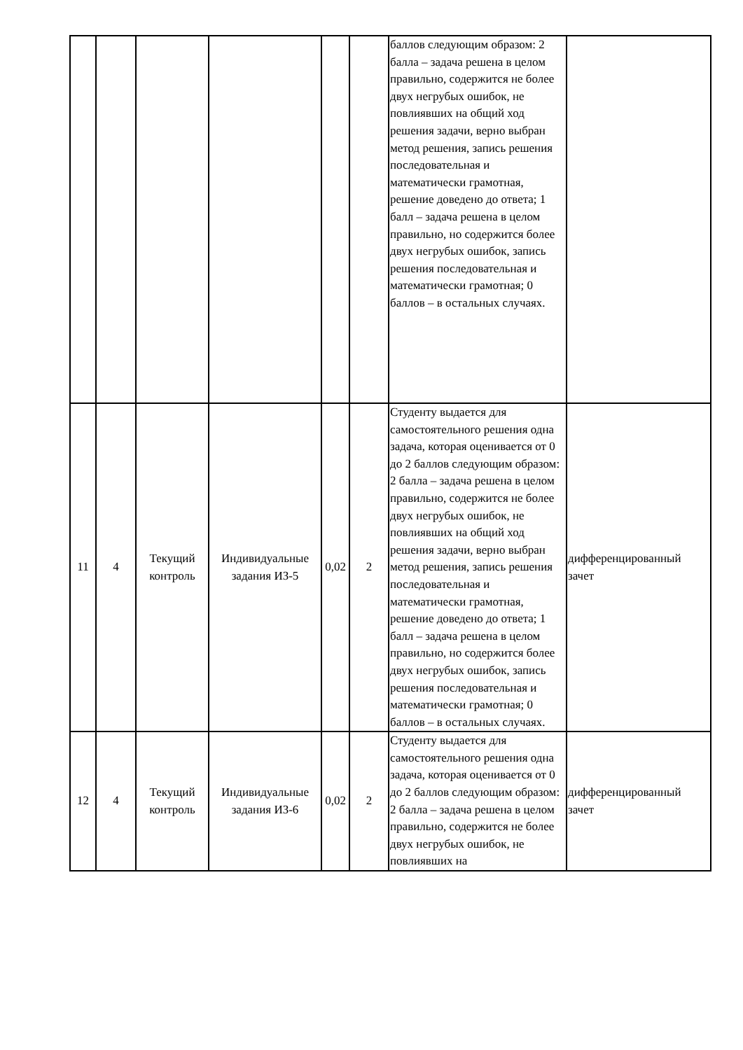| | | | | | | баллов следующим образом: 2 балла – задача решена в целом правильно, содержится не более двух негрубых ошибок, не повлиявших на общий ход решения задачи, верно выбран метод решения, запись решения последовательная и математически грамотная, решение доведено до ответа; 1 балл – задача решена в целом правильно, но содержится более двух негрубых ошибок, запись решения последовательная и математически грамотная; 0 баллов – в остальных случаях. | |
| 11 | 4 | Текущий контроль | Индивидуальные задания ИЗ-5 | 0,02 | 2 | Студенту выдается для самостоятельного решения одна задача, которая оценивается от 0 до 2 баллов следующим образом: 2 балла – задача решена в целом правильно, содержится не более двух негрубых ошибок, не повлиявших на общий ход решения задачи, верно выбран метод решения, запись решения последовательная и математически грамотная, решение доведено до ответа; 1 балл – задача решена в целом правильно, но содержится более двух негрубых ошибок, запись решения последовательная и математически грамотная; 0 баллов – в остальных случаях. | дифференцированный зачет |
| 12 | 4 | Текущий контроль | Индивидуальные задания ИЗ-6 | 0,02 | 2 | Студенту выдается для самостоятельного решения одна задача, которая оценивается от 0 до 2 баллов следующим образом: 2 балла – задача решена в целом правильно, содержится не более двух негрубых ошибок, не повлиявших на | дифференцированный зачет |